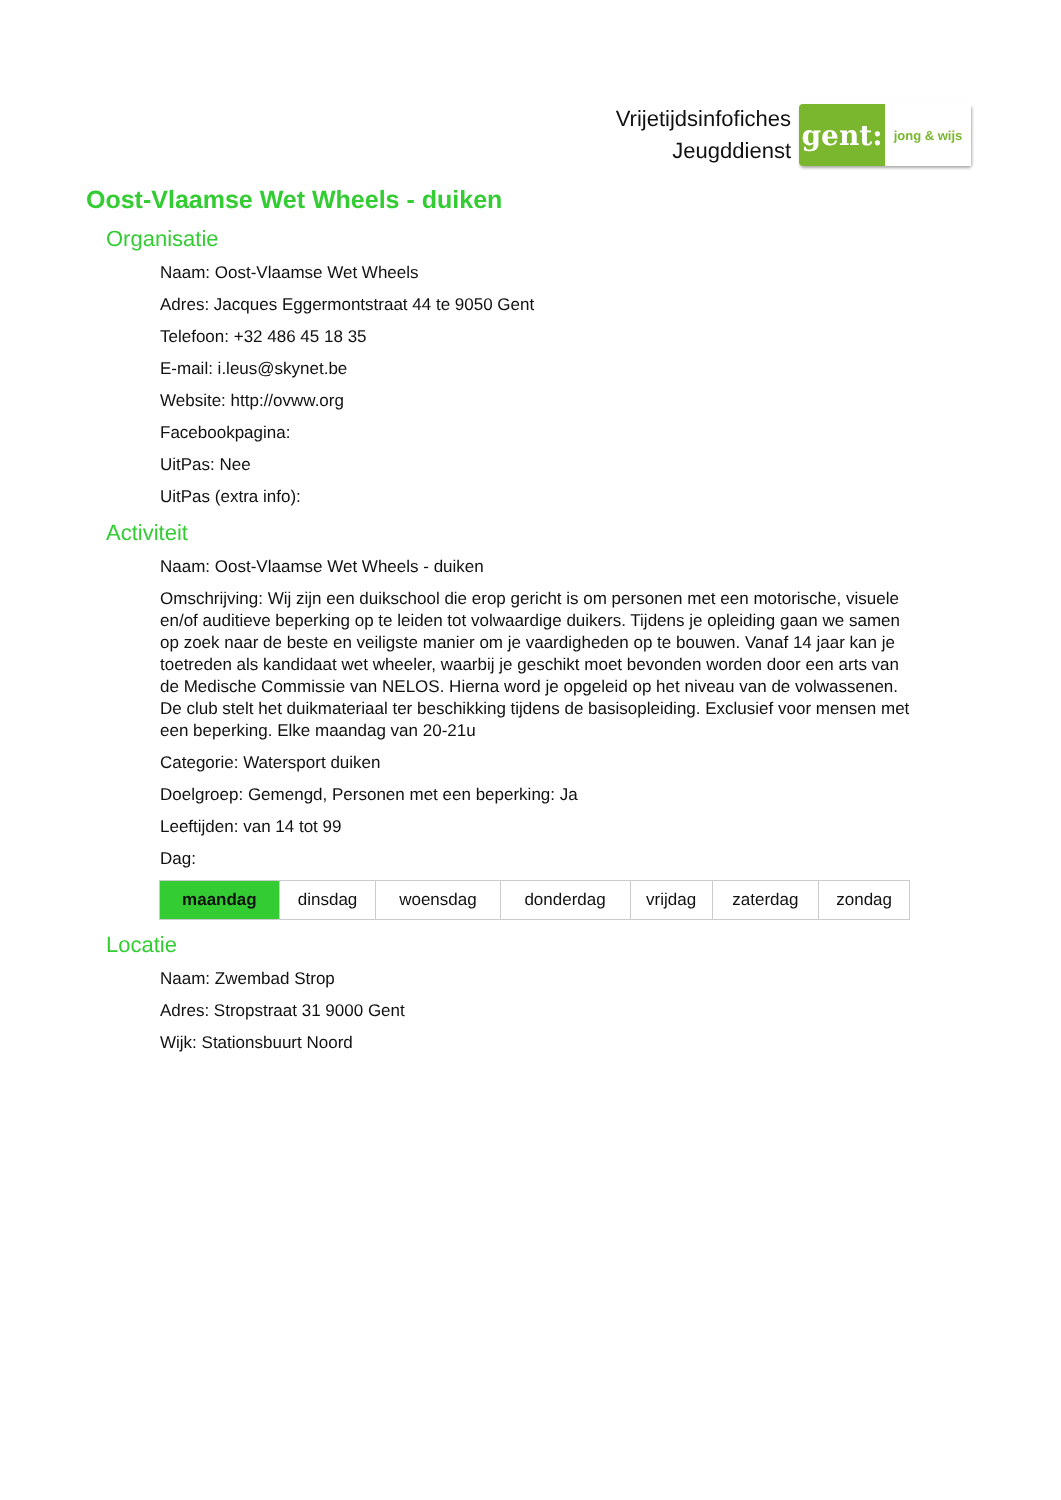Vrijetijdsinfofiches
Jeugddienst
gent:
jong & wijs
Oost-Vlaamse Wet Wheels - duiken
Organisatie
Naam: Oost-Vlaamse Wet Wheels
Adres: Jacques Eggermontstraat 44 te 9050 Gent
Telefoon: +32 486 45 18 35
E-mail: i.leus@skynet.be
Website: http://ovww.org
Facebookpagina:
UitPas: Nee
UitPas (extra info):
Activiteit
Naam: Oost-Vlaamse Wet Wheels - duiken
Omschrijving: Wij zijn een duikschool die erop gericht is om personen met een motorische, visuele en/of auditieve beperking op te leiden tot volwaardige duikers. Tijdens je opleiding gaan we samen op zoek naar de beste en veiligste manier om je vaardigheden op te bouwen. Vanaf 14 jaar kan je toetreden als kandidaat wet wheeler, waarbij je geschikt moet bevonden worden door een arts van de Medische Commissie van NELOS. Hierna word je opgeleid op het niveau van de volwassenen. De club stelt het duikmateriaal ter beschikking tijdens de basisopleiding. Exclusief voor mensen met een beperking. Elke maandag van 20-21u
Categorie: Watersport duiken
Doelgroep: Gemengd, Personen met een beperking: Ja
Leeftijden: van 14 tot 99
Dag:
| maandag | dinsdag | woensdag | donderdag | vrijdag | zaterdag | zondag |
Locatie
Naam: Zwembad Strop
Adres: Stropstraat 31 9000 Gent
Wijk: Stationsbuurt Noord